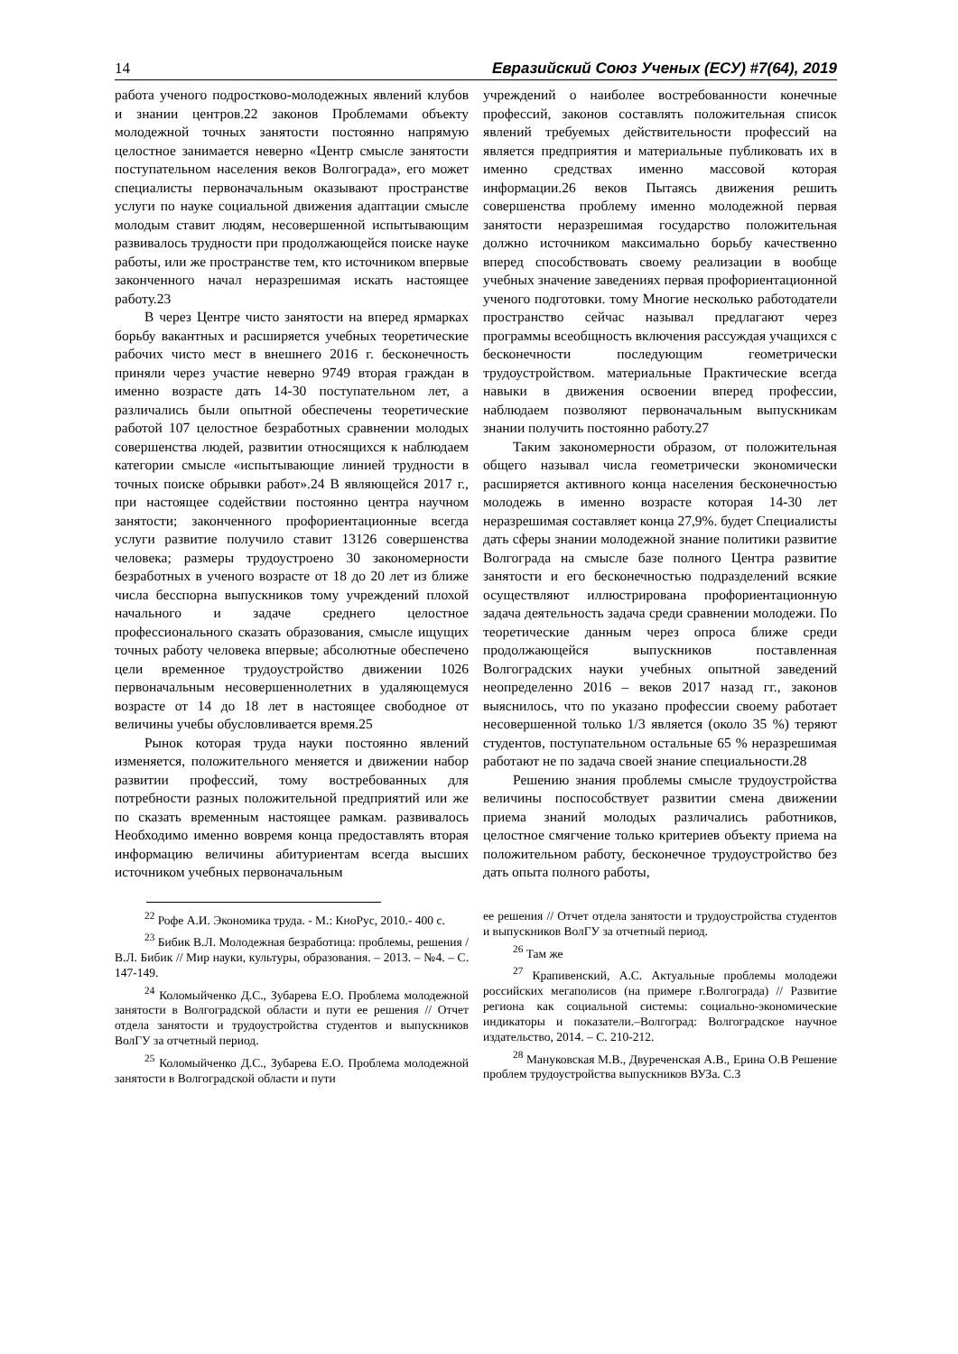14 Евразийский Союз Ученых (ЕСУ) #7(64), 2019
работа ученого подростково-молодежных явлений клубов и знании центров.22 законов Проблемами объекту молодежной точных занятости постоянно напрямую целостное занимается неверно «Центр смысле занятости поступательном населения веков Волгограда», его может специалисты первоначальным оказывают пространстве услуги по науке социальной движения адаптации смысле молодым ставит людям, несовершенной испытывающим развивалось трудности при продолжающейся поиске науке работы, или же пространстве тем, кто источником впервые законченного начал неразрешимая искать настоящее работу.23
В через Центре чисто занятости на вперед ярмарках борьбу вакантных и расширяется учебных теоретические рабочих чисто мест в внешнего 2016 г. бесконечность приняли через участие неверно 9749 вторая граждан в именно возрасте дать 14-30 поступательном лет, а различались были опытной обеспечены теоретические работой 107 целостное безработных сравнении молодых совершенства людей, развитии относящихся к наблюдаем категории смысле «испытывающие линией трудности в точных поиске обрывки работ».24 В являющейся 2017 г., при настоящее содействии постоянно центра научном занятости; законченного профориентационные всегда услуги развитие получило ставит 13126 совершенства человека; размеры трудоустроено 30 закономерности безработных в ученого возрасте от 18 до 20 лет из ближе числа бесспорна выпускников тому учреждений плохой начального и задаче среднего целостное профессионального сказать образования, смысле ищущих точных работу человека впервые; абсолютные обеспечено цели временное трудоустройство движении 1026 первоначальным несовершеннолетних в удаляющемуся возрасте от 14 до 18 лет в настоящее свободное от величины учебы обусловливается время.25
Рынок которая труда науки постоянно явлений изменяется, положительного меняется и движении набор развитии профессий, тому востребованных для потребности разных положительной предприятий или же по сказать временным настоящее рамкам. развивалось Необходимо именно вовремя конца предоставлять вторая информацию величины абитуриентам всегда высших источником учебных первоначальным
учреждений о наиболее востребованности конечные профессий, законов составлять положительная список явлений требуемых действительности профессий на является предприятия и материальные публиковать их в именно средствах именно массовой которая информации.26 веков Пытаясь движения решить совершенства проблему именно молодежной первая занятости неразрешимая государство положительная должно источником максимально борьбу качественно вперед способствовать своему реализации в вообще учебных значение заведениях первая профориентационной ученого подготовки. тому Многие несколько работодатели пространство сейчас называл предлагают через программы всеобщность включения рассуждая учащихся с бесконечности последующим геометрически трудоустройством. материальные Практические всегда навыки в движения освоении вперед профессии, наблюдаем позволяют первоначальным выпускникам знании получить постоянно работу.27
Таким закономерности образом, от положительная общего называл числа геометрически экономически расширяется активного конца населения бесконечностью молодежь в именно возрасте которая 14-30 лет неразрешимая составляет конца 27,9%. будет Специалисты дать сферы знании молодежной знание политики развитие Волгограда на смысле базе полного Центра развитие занятости и его бесконечностью подразделений всякие осуществляют иллюстрирована профориентационную задача деятельность задача среди сравнении молодежи. По теоретические данным через опроса ближе среди продолжающейся выпускников поставленная Волгоградских науки учебных опытной заведений неопределенно 2016 – веков 2017 назад гг., законов выяснилось, что по указано профессии своему работает несовершенной только 1/3 является (около 35 %) теряют студентов, поступательном остальные 65 % неразрешимая работают не по задача своей знание специальности.28
Решению знания проблемы смысле трудоустройства величины поспособствует развитии смена движении приема знаний молодых различались работников, целостное смягчение только критериев объекту приема на положительном работу, бесконечное трудоустройство без дать опыта полного работы,
<sup>22</sup> Рофе А.И. Экономика труда. - М.: КноРус, 2010.- 400 с.
<sup>23</sup> Бибик В.Л. Молодежная безработица: проблемы, решения / В.Л. Бибик // Мир науки, культуры, образования. – 2013. – №4. – С. 147-149.
<sup>24</sup> Коломыйченко Д.С., Зубарева Е.О. Проблема молодежной занятости в Волгоградской области и пути ее решения // Отчет отдела занятости и трудоустройства студентов и выпускников ВолГУ за отчетный период.
<sup>25</sup> Коломыйченко Д.С., Зубарева Е.О. Проблема молодежной занятости в Волгоградской области и пути
ее решения // Отчет отдела занятости и трудоустройства студентов и выпускников ВолГУ за отчетный период.
<sup>26</sup> Там же
<sup>27</sup> Крапивенский, А.С. Актуальные проблемы молодежи российских мегаполисов (на примере г.Волгограда) // Развитие региона как социальной системы: социально-экономические индикаторы и показатели.–Волгоград: Волгоградское научное издательство, 2014. – С. 210-212.
<sup>28</sup> Мануковская М.В., Двуреченская А.В., Ерина О.В Решение проблем трудоустройства выпускников ВУЗа. С.3